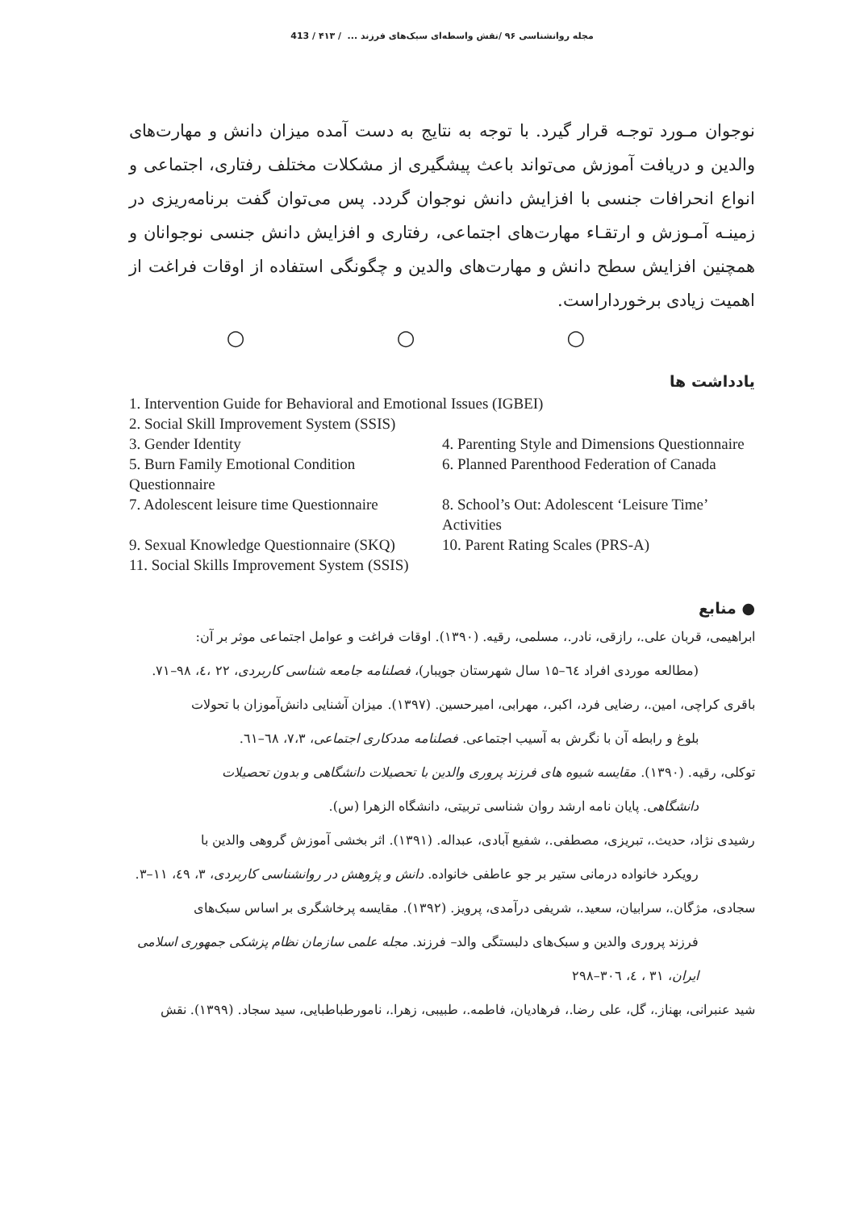مجله روانشناسی ۹۶ /نقش واسطه‌ای سبک‌های فرزند ... / ۴۱۳ / 413
نوجوان مـورد توجـه قرار گیرد. با توجه به نتایج به دست آمده میزان دانش و مهارت‌های والدین و دریافت آموزش می‌تواند باعث پیشگیری از مشکلات مختلف رفتاری، اجتماعی و انواع انحرافات جنسی با افزایش دانش نوجوان گردد. پس می‌توان گفت برنامه‌ریزی در زمینـه آمـوزش و ارتقـاء مهارت‌های اجتماعی، رفتاری و افزایش دانش جنسی نوجوانان و همچنین افزایش سطح دانش و مهارت‌های والدین و چگونگی استفاده از اوقات فراغت از اهمیت زیادی برخورداراست.
○ ○ ○
یادداشت ها
1. Intervention Guide for Behavioral and Emotional Issues (IGBEI)
2. Social Skill Improvement System (SSIS)
3. Gender Identity 4. Parenting Style and Dimensions Questionnaire
5. Burn Family Emotional Condition Questionnaire
6. Planned Parenthood Federation of Canada
7. Adolescent leisure time Questionnaire
8. School’s Out: Adolescent ‘Leisure Time’ Activities
9. Sexual Knowledge Questionnaire (SKQ)
10. Parent Rating Scales (PRS-A)
11. Social Skills Improvement System (SSIS)
● منابع
ابراهیمی، قربان علی.، رازقی، نادر.، مسلمی، رقیه. (۱۳۹۰). اوقات فراغت و عوامل اجتماعی موثر بر آن:
(مطالعه موردی افراد ٦٤–۱۵ سال شهرستان جویبار)، فصلنامه جامعه شناسی کاربردی، ۲۲ ،٤، ۹۸–۷۱.
باقری کراچی، امین.، رضایی فرد، اکبر.، مهرابی، امیرحسین. (۱۳۹۷). میزان آشنایی دانش‌آموزان با تحولات
بلوغ و رابطه آن با نگرش به آسیب اجتماعی. فصلنامه مددکاری اجتماعی، ۷،۳، ٦۸–٦۱.
توکلی، رقیه. (۱۳۹۰). مقایسه شیوه های فرزند پروری والدین با تحصیلات دانشگاهی و بدون تحصیلات
دانشگاهی. پایان نامه ارشد روان شناسی تربیتی، دانشگاه الزهرا (س).
رشیدی نژاد، حدیث.، تبریزی، مصطفی.، شفیع آبادی، عبداله. (۱۳۹۱). اثر بخشی آموزش گروهی والدین با
رویکرد خانواده درمانی ستیر بر جو عاطفی خانواده. دانش و پژوهش در روانشناسی کاربردی، ۳، ٤۹، ۱۱–۳.
سجادی، مژگان.، سرابیان، سعید.، شریفی درآمدی، پرویز. (۱۳۹۲). مقایسه پرخاشگری بر اساس سبک‌های
فرزند پروری والدین و سبک‌های دلبستگی والد– فرزند. مجله علمی سازمان نظام پزشکی جمهوری اسلامی ایران، ۳۱ ، ٤، ۳۰٦–۲۹۸
شید عنبرانی، بهناز.، گل، علی رضا.، فرهادیان، فاطمه.، طبیبی، زهرا.، نامورطباطبایی، سید سجاد. (۱۳۹۹). نقش